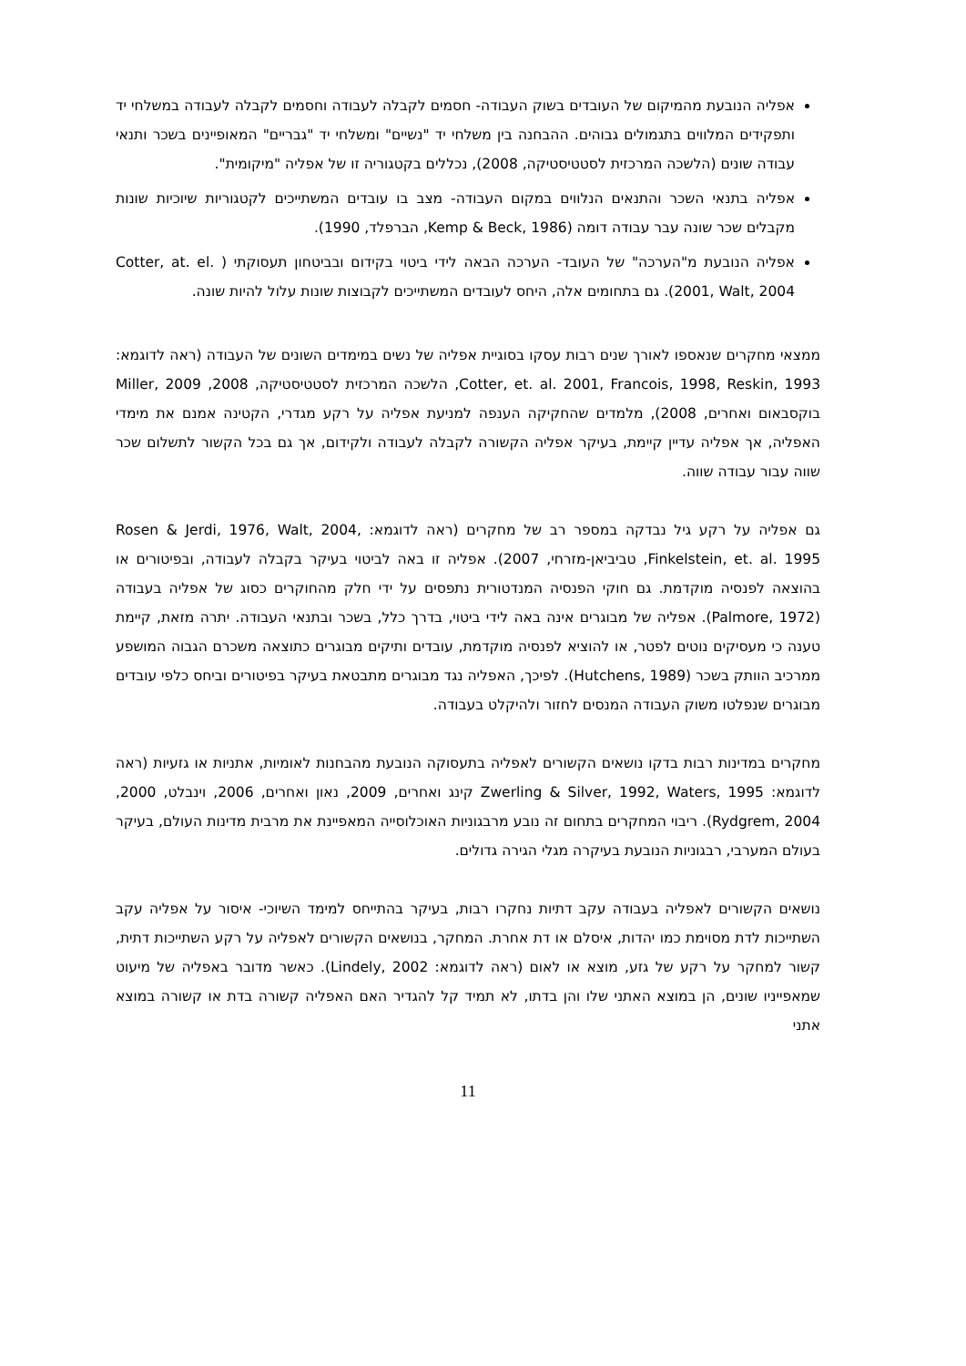אפליה הנובעת מהמיקום של העובדים בשוק העבודה- חסמים לקבלה לעבודה וחסמים לקבלה לעבודה במשלחי יד ותפקידים המלווים בתגמולים גבוהים. ההבחנה בין משלחי יד "נשיים" ומשלחי יד "גבריים" המאופיינים בשכר ותנאי עבודה שונים (הלשכה המרכזית לסטטיסטיקה, 2008), נכללים בקטגוריה זו של אפליה "מיקומית".
אפליה בתנאי השכר והתנאים הנלווים במקום העבודה- מצב בו עובדים המשתייכים לקטגוריות שיוכיות שונות מקבלים שכר שונה עבר עבודה דומה (Kemp & Beck, 1986, הברפלד, 1990).
אפליה הנובעת מ"הערכה" של העובד- הערכה הבאה לידי ביטוי בקידום ובביטחון תעסוקתי ( Cotter, at. el. 2001, Walt, 2004). גם בתחומים אלה, היחס לעובדים המשתייכים לקבוצות שונות עלול להיות שונה.
ממצאי מחקרים שנאספו לאורך שנים רבות עסקו בסוגיית אפליה של נשים במימדים השונים של העבודה (ראה לדוגמא: Cotter, et. al. 2001, Francois, 1998, Reskin, 1993, הלשכה המרכזית לסטטיסטיקה, 2008, Miller, 2009 בוקסבאום ואחרים, 2008), מלמדים שהחקיקה הענפה למניעת אפליה על רקע מגדרי, הקטינה אמנם את מימדי האפליה, אך אפליה עדיין קיימת, בעיקר אפליה הקשורה לקבלה לעבודה ולקידום, אך גם בכל הקשור לתשלום שכר שווה עבור עבודה שווה.
גם אפליה על רקע גיל נבדקה במספר רב של מחקרים (ראה לדוגמא: Rosen & Jerdi, 1976, Walt, 2004, Finkelstein, et. al. 1995, טביביאן-מזרחי, 2007). אפליה זו באה לביטוי בעיקר בקבלה לעבודה, ובפיטורים או בהוצאה לפנסיה מוקדמת. גם חוקי הפנסיה המנדטורית נתפסים על ידי חלק מהחוקרים כסוג של אפליה בעבודה (Palmore, 1972). אפליה של מבוגרים אינה באה לידי ביטוי, בדרך כלל, בשכר ובתנאי העבודה. יתרה מזאת, קיימת טענה כי מעסיקים נוטים לפטר, או להוציא לפנסיה מוקדמת, עובדים ותיקים מבוגרים כתוצאה משכרם הגבוה המושפע ממרכיב הוותק בשכר (Hutchens, 1989). לפיכך, האפליה נגד מבוגרים מתבטאת בעיקר בפיטורים וביחס כלפי עובדים מבוגרים שנפלטו משוק העבודה המנסים לחזור ולהיקלט בעבודה.
מחקרים במדינות רבות בדקו נושאים הקשורים לאפליה בתעסוקה הנובעת מהבחנות לאומיות, אתניות או גזעיות (ראה לדוגמא: Zwerling & Silver, 1992, Waters, 1995 קינג ואחרים, 2009, נאון ואחרים, 2006, וינבלט, 2000, Rydgrem, 2004). ריבוי המחקרים בתחום זה נובע מרבגוניות האוכלוסייה המאפיינת את מרבית מדינות העולם, בעיקר בעולם המערבי, רבגוניות הנובעת בעיקרה מגלי הגירה גדולים.
נושאים הקשורים לאפליה בעבודה עקב דתיות נחקרו רבות, בעיקר בהתייחס למימד השיוכי- איסור על אפליה עקב השתייכות לדת מסוימת כמו יהדות, איסלם או דת אחרת. המחקר, בנושאים הקשורים לאפליה על רקע השתייכות דתית, קשור למחקר על רקע של גזע, מוצא או לאום (ראה לדוגמא: Lindely, 2002). כאשר מדובר באפליה של מיעוט שמאפייניו שונים, הן במוצא האתני שלו והן בדתו, לא תמיד קל להגדיר האם האפליה קשורה בדת או קשורה במוצא אתני
11